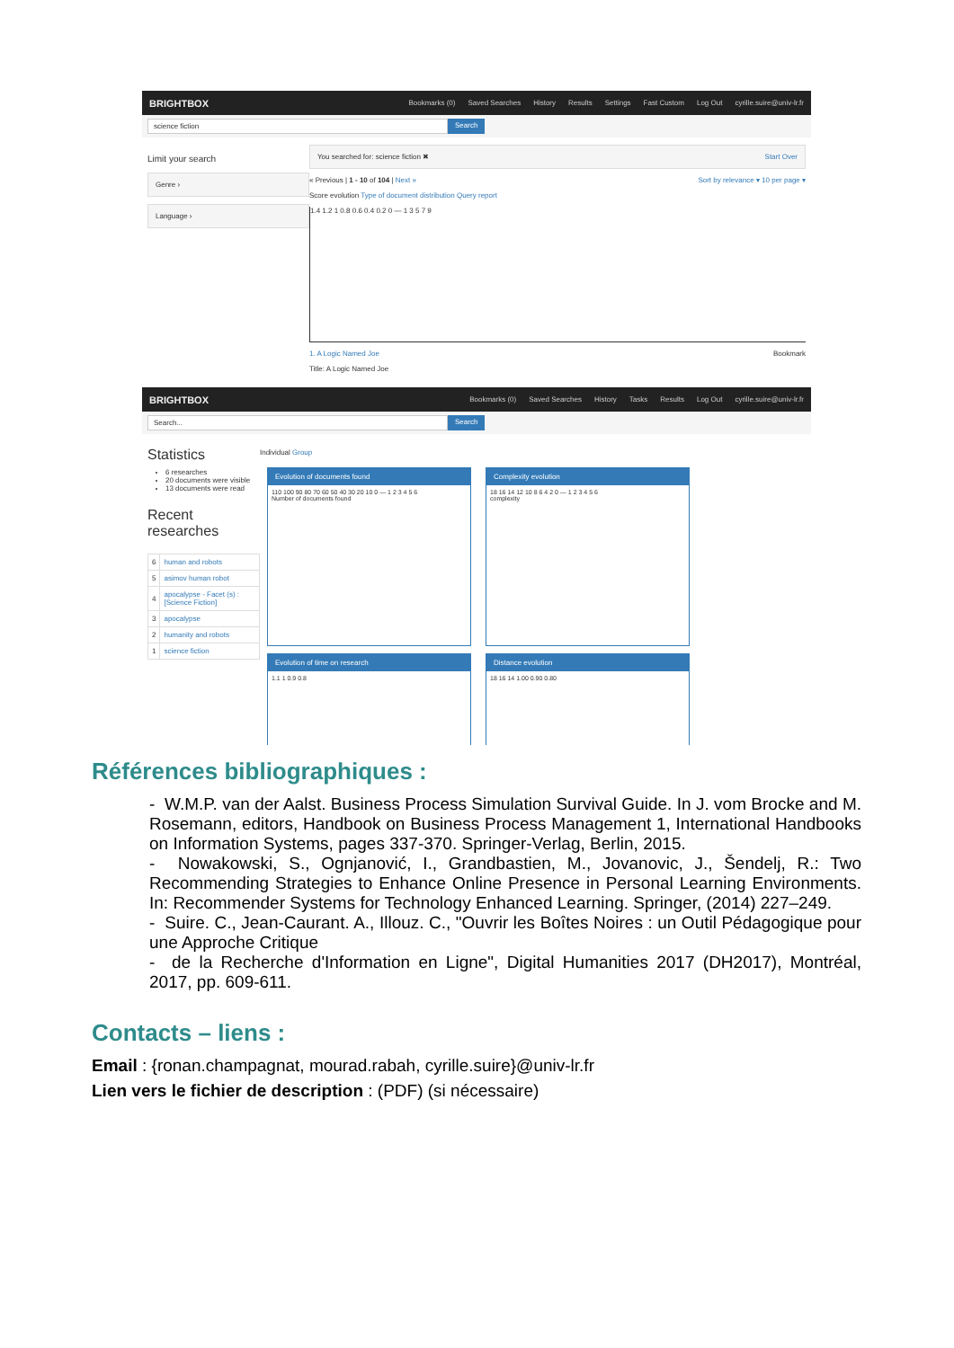BRIGHTBOX Bookmarks (0) Saved Searches History Results Settings Fast Custom Log Out cyrille.suire@univ-lr.fr
science fiction Search
Limit your search
Genre ›
Language ›
You searched for: science fiction ✖ Start Over
« Previous | 1 - 10 of 104 | Next » Sort by relevance ▾ 10 per page ▾
Score evolution Type of document distribution Query report
1.4 1.2 1 0.8 0.6 0.4 0.2 0 — 1 3 5 7 9
1. A Logic Named Joe Bookmark
Title: A Logic Named Joe
BRIGHTBOX Bookmarks (0) Saved Searches History Tasks Results Log Out cyrille.suire@univ-lr.fr
Search... Search
Statistics
6 researches
20 documents were visible
13 documents were read
Recent researches
| 6 | human and robots |
| 5 | asimov human robot |
| 4 | apocalypse - Facet (s) : [Science Fiction] |
| 3 | apocalypse |
| 2 | humanity and robots |
| 1 | science fiction |
Individual Group
Evolution of documents found
110 100 90 80 70 60 50 40 30 20 10 0 — 1 2 3 4 5 6
Number of documents found
Complexity evolution
18 16 14 12 10 8 6 4 2 0 — 1 2 3 4 5 6
complexity
Evolution of time on research
1.1 1 0.9 0.8
Distance evolution
18 16 14 1.00 0.90 0.80
Références bibliographiques :
- W.M.P. van der Aalst. Business Process Simulation Survival Guide. In J. vom Brocke and M. Rosemann, editors, Handbook on Business Process Management 1, International Handbooks on Information Systems, pages 337-370. Springer-Verlag, Berlin, 2015.
- Nowakowski, S., Ognjanović, I., Grandbastien, M., Jovanovic, J., Šendelj, R.: Two Recommending Strategies to Enhance Online Presence in Personal Learning Environments. In: Recommender Systems for Technology Enhanced Learning. Springer, (2014) 227–249.
- Suire. C., Jean-Caurant. A., Illouz. C., "Ouvrir les Boîtes Noires : un Outil Pédagogique pour une Approche Critique
- de la Recherche d'Information en Ligne", Digital Humanities 2017 (DH2017), Montréal, 2017, pp. 609-611.
Contacts – liens :
Email : {ronan.champagnat, mourad.rabah, cyrille.suire}@univ-lr.fr
Lien vers le fichier de description : (PDF) (si nécessaire)